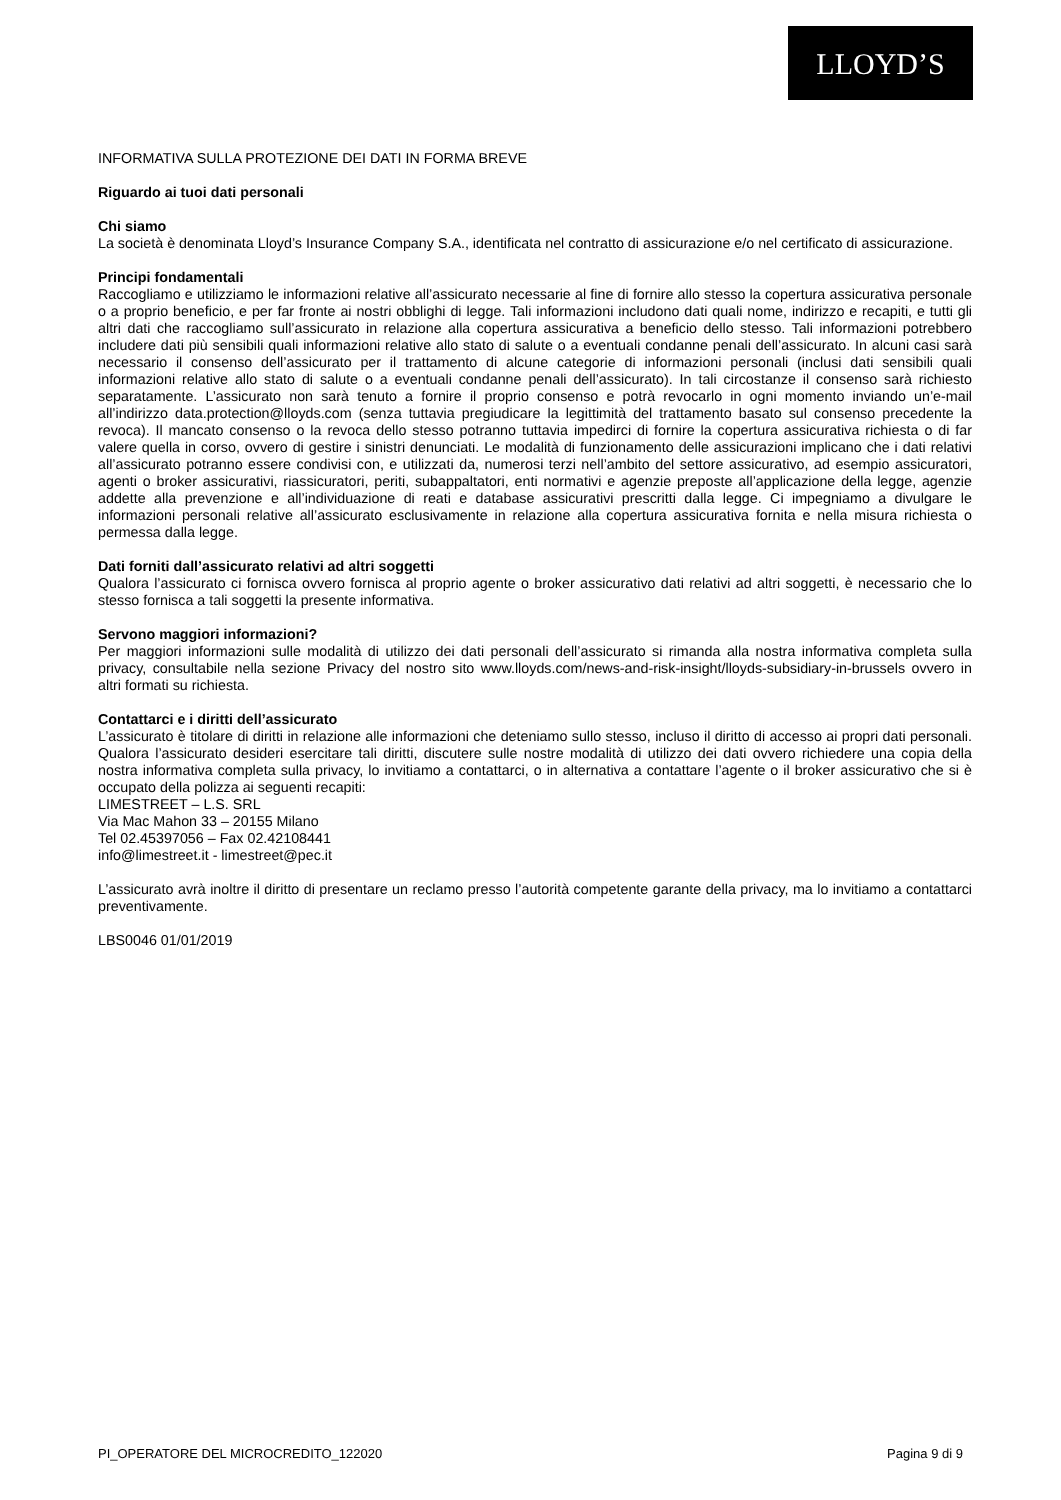LLOYD’S
INFORMATIVA SULLA PROTEZIONE DEI DATI IN FORMA BREVE
Riguardo ai tuoi dati personali
Chi siamo
La società è denominata Lloyd’s Insurance Company S.A., identificata nel contratto di assicurazione e/o nel certificato di assicurazione.
Principi fondamentali
Raccogliamo e utilizziamo le informazioni relative all’assicurato necessarie al fine di fornire allo stesso la copertura assicurativa personale o a proprio beneficio, e per far fronte ai nostri obblighi di legge. Tali informazioni includono dati quali nome, indirizzo e recapiti, e tutti gli altri dati che raccogliamo sull’assicurato in relazione alla copertura assicurativa a beneficio dello stesso. Tali informazioni potrebbero includere dati più sensibili quali informazioni relative allo stato di salute o a eventuali condanne penali dell’assicurato. In alcuni casi sarà necessario il consenso dell’assicurato per il trattamento di alcune categorie di informazioni personali (inclusi dati sensibili quali informazioni relative allo stato di salute o a eventuali condanne penali dell’assicurato). In tali circostanze il consenso sarà richiesto separatamente. L’assicurato non sarà tenuto a fornire il proprio consenso e potrà revocarlo in ogni momento inviando un’e-mail all’indirizzo data.protection@lloyds.com (senza tuttavia pregiudicare la legittimità del trattamento basato sul consenso precedente la revoca). Il mancato consenso o la revoca dello stesso potranno tuttavia impedirci di fornire la copertura assicurativa richiesta o di far valere quella in corso, ovvero di gestire i sinistri denunciati. Le modalità di funzionamento delle assicurazioni implicano che i dati relativi all’assicurato potranno essere condivisi con, e utilizzati da, numerosi terzi nell’ambito del settore assicurativo, ad esempio assicuratori, agenti o broker assicurativi, riassicuratori, periti, subappaltatori, enti normativi e agenzie preposte all’applicazione della legge, agenzie addette alla prevenzione e all’individuazione di reati e database assicurativi prescritti dalla legge. Ci impegniamo a divulgare le informazioni personali relative all’assicurato esclusivamente in relazione alla copertura assicurativa fornita e nella misura richiesta o permessa dalla legge.
Dati forniti dall’assicurato relativi ad altri soggetti
Qualora l’assicurato ci fornisca ovvero fornisca al proprio agente o broker assicurativo dati relativi ad altri soggetti, è necessario che lo stesso fornisca a tali soggetti la presente informativa.
Servono maggiori informazioni?
Per maggiori informazioni sulle modalità di utilizzo dei dati personali dell’assicurato si rimanda alla nostra informativa completa sulla privacy, consultabile nella sezione Privacy del nostro sito www.lloyds.com/news-and-risk-insight/lloyds-subsidiary-in-brussels ovvero in altri formati su richiesta.
Contattarci e i diritti dell’assicurato
L’assicurato è titolare di diritti in relazione alle informazioni che deteniamo sullo stesso, incluso il diritto di accesso ai propri dati personali. Qualora l’assicurato desideri esercitare tali diritti, discutere sulle nostre modalità di utilizzo dei dati ovvero richiedere una copia della nostra informativa completa sulla privacy, lo invitiamo a contattarci, o in alternativa a contattare l’agente o il broker assicurativo che si è occupato della polizza ai seguenti recapiti:
LIMESTREET – L.S. SRL
Via Mac Mahon 33 – 20155 Milano
Tel 02.45397056 – Fax 02.42108441
info@limestreet.it - limestreet@pec.it
L’assicurato avrà inoltre il diritto di presentare un reclamo presso l’autorità competente garante della privacy, ma lo invitiamo a contattarci preventivamente.
LBS0046 01/01/2019
PI_OPERATORE DEL MICROCREDITO_122020 Pagina 9 di 9